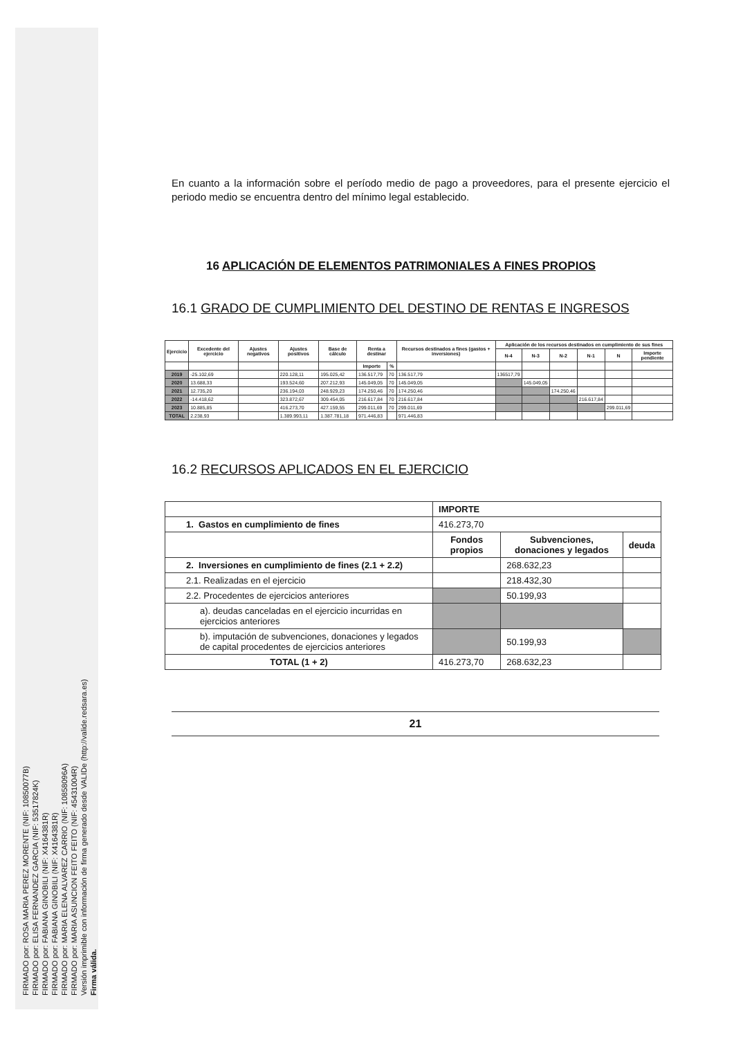FIRMADO por: ROSA MARIA PEREZ MORENTE (NIF: 10850077B)
FIRMADO por: ELISA FERNANDEZ GARCIA (NIF: 53517824K)
FIRMADO por: FABIANA GINOBILI (NIF: X4164381R)
FIRMADO por: FABIANA GINOBILI (NIF: X4164381R)
FIRMADO por: MARIA ELENA ALVAREZ CARRIO (NIF: 10858096A)
FIRMADO por: MARIA ASUNCION FEITO FEITO (NIF: 45431004R)
Versión imprimible con información de firma generado desde VALIDe (http://valide.redsara.es)
Firma válida.
En cuanto a la información sobre el período medio de pago a proveedores, para el presente ejercicio el periodo medio se encuentra dentro del mínimo legal establecido.
16 APLICACIÓN DE ELEMENTOS PATRIMONIALES A FINES PROPIOS
16.1 GRADO DE CUMPLIMIENTO DEL DESTINO DE RENTAS E INGRESOS
| Ejercicio | Excedente del ejercicio | Ajustes negativos | Ajustes positivos | Base de cálculo | Renta a destinar | | Recursos destinados a fines (gastos + inversiones) | Aplicación de los recursos destinados en cumplimiento de sus fines | | | | | |
| --- | --- | --- | --- | --- | --- | --- | --- | --- | --- | --- | --- | --- | --- |
| | | | | | | | | N-4 | N-3 | N-2 | N-1 | N | Importe pendiente |
| | | | | | Importe | % | | | | | | | |
| 2019 | -25.102,69 | | 220.128,11 | 195.025,42 | 136.517,79 | 70 | 136.517,79 | 136517,79 | | | | | |
| 2020 | 13.688,33 | | 193.524,60 | 207.212,93 | 145.049,05 | 70 | 145.049,05 | | 145.049,05 | | | | |
| 2021 | 12.735,20 | | 236.194,03 | 248.929,23 | 174.250,46 | 70 | 174.250,46 | | | 174.250,46 | | | |
| 2022 | -14.418,62 | | 323.872,67 | 309.454,05 | 216.617,84 | 70 | 216.617,84 | | | | 216.617,84 | | |
| 2023 | 10.885,85 | | 416.273,70 | 427.159,55 | 299.011,69 | 70 | 299.011,69 | | | | | 299.011,69 | |
| TOTAL | 2.238,93 | | 1.389.993,11 | 1.387.781,18 | 971.446,83 | | 971.446,83 | | | | | | |
16.2 RECURSOS APLICADOS EN EL EJERCICIO
| | IMPORTE | | |
| 1. Gastos en cumplimiento de fines | 416.273,70 | | |
| | Fondos propios | Subvenciones, donaciones y legados | deuda |
| 2. Inversiones en cumplimiento de fines (2.1 + 2.2) | | 268.632,23 | |
| 2.1. Realizadas en el ejercicio | | 218.432,30 | |
| 2.2. Procedentes de ejercicios anteriores | | 50.199,93 | |
| a). deudas canceladas en el ejercicio incurridas en ejercicios anteriores | | | |
| b). imputación de subvenciones, donaciones y legados de capital procedentes de ejercicios anteriores | | 50.199,93 | |
| TOTAL (1 + 2) | 416.273,70 | 268.632,23 | |
21